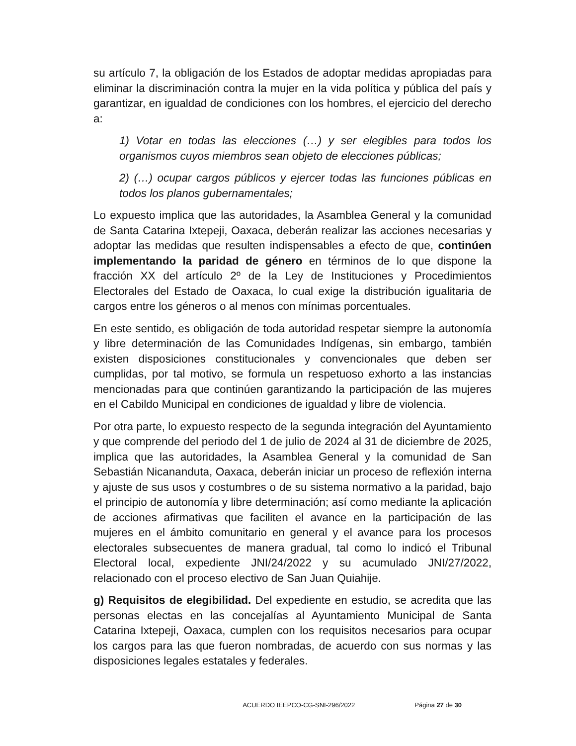su artículo 7, la obligación de los Estados de adoptar medidas apropiadas para eliminar la discriminación contra la mujer en la vida política y pública del país y garantizar, en igualdad de condiciones con los hombres, el ejercicio del derecho a:
1) Votar en todas las elecciones (…) y ser elegibles para todos los organismos cuyos miembros sean objeto de elecciones públicas;
2) (…) ocupar cargos públicos y ejercer todas las funciones públicas en todos los planos gubernamentales;
Lo expuesto implica que las autoridades, la Asamblea General y la comunidad de Santa Catarina Ixtepeji, Oaxaca, deberán realizar las acciones necesarias y adoptar las medidas que resulten indispensables a efecto de que, continúen implementando la paridad de género en términos de lo que dispone la fracción XX del artículo 2º de la Ley de Instituciones y Procedimientos Electorales del Estado de Oaxaca, lo cual exige la distribución igualitaria de cargos entre los géneros o al menos con mínimas porcentuales.
En este sentido, es obligación de toda autoridad respetar siempre la autonomía y libre determinación de las Comunidades Indígenas, sin embargo, también existen disposiciones constitucionales y convencionales que deben ser cumplidas, por tal motivo, se formula un respetuoso exhorto a las instancias mencionadas para que continúen garantizando la participación de las mujeres en el Cabildo Municipal en condiciones de igualdad y libre de violencia.
Por otra parte, lo expuesto respecto de la segunda integración del Ayuntamiento y que comprende del periodo del 1 de julio de 2024 al 31 de diciembre de 2025, implica que las autoridades, la Asamblea General y la comunidad de San Sebastián Nicananduta, Oaxaca, deberán iniciar un proceso de reflexión interna y ajuste de sus usos y costumbres o de su sistema normativo a la paridad, bajo el principio de autonomía y libre determinación; así como mediante la aplicación de acciones afirmativas que faciliten el avance en la participación de las mujeres en el ámbito comunitario en general y el avance para los procesos electorales subsecuentes de manera gradual, tal como lo indicó el Tribunal Electoral local, expediente JNI/24/2022 y su acumulado JNI/27/2022, relacionado con el proceso electivo de San Juan Quiahije.
g) Requisitos de elegibilidad. Del expediente en estudio, se acredita que las personas electas en las concejalías al Ayuntamiento Municipal de Santa Catarina Ixtepeji, Oaxaca, cumplen con los requisitos necesarios para ocupar los cargos para las que fueron nombradas, de acuerdo con sus normas y las disposiciones legales estatales y federales.
ACUERDO IEEPCO-CG-SNI-296/2022 Página 27 de 30